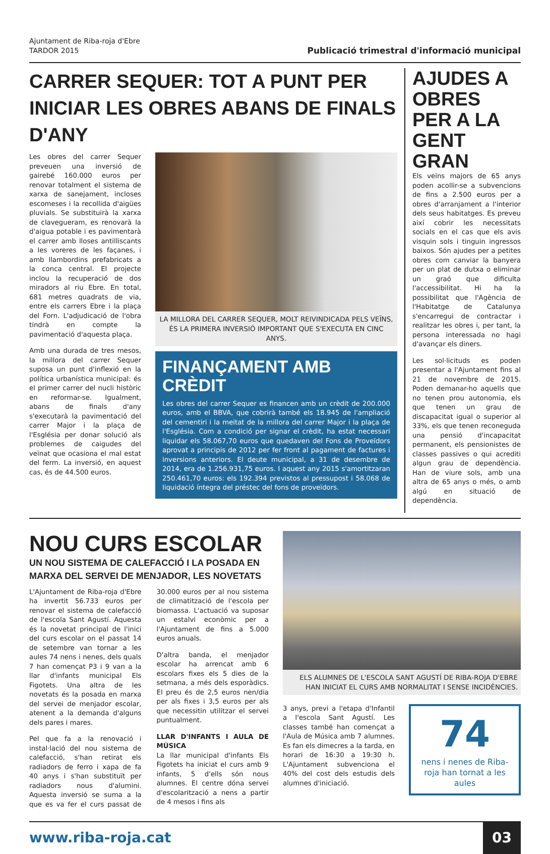Ajuntament de Riba-roja d'Ebre
TARDOR 2015
Publicació trimestral d'informació municipal
CARRER SEQUER: TOT A PUNT PER INICIAR LES OBRES ABANS DE FINALS D'ANY
Les obres del carrer Sequer preveuen una inversió de gairebé 160.000 euros per renovar totalment el sistema de xarxa de sanejament, incloses escomeses i la recollida d'aigües pluvials. Se substituirà la xarxa de clavegueram, es renovarà la d'aigua potable i es pavimentarà el carrer amb lloses antilliscants a les voreres de les façanes, i amb llambordins prefabricats a la conca central. El projecte inclou la recuperació de dos miradors al riu Ebre. En total, 681 metres quadrats de via, entre els carrers Ebre i la plaça del Forn. L'adjudicació de l'obra tindrà en compte la pavimentació d'aquesta plaça.
Amb una durada de tres mesos, la millora del carrer Sequer suposa un punt d'inflexió en la política urbanística municipal: és el primer carrer del nucli històric en reformar-se. Igualment, abans de finals d'any s'executarà la pavimentació del carrer Major i la plaça de l'Església per donar solució als problemes de caigudes del veïnat que ocasiona el mal estat del ferm. La inversió, en aquest cas, és de 44.500 euros.
LA MILLORA DEL CARRER SEQUER, MOLT REIVINDICADA PELS VEÏNS, ÉS LA PRIMERA INVERSIÓ IMPORTANT QUE S'EXECUTA EN CINC ANYS.
FINANÇAMENT AMB CRÈDIT
Les obres del carrer Sequer es financen amb un crèdit de 200.000 euros, amb el BBVA, que cobrirà també els 18.945 de l'ampliació del cementiri i la meitat de la millora del carrer Major i la plaça de l'Església. Com a condició per signar el crèdit, ha estat necessari liquidar els 58.067,70 euros que quedaven del Fons de Proveïdors aprovat a principis de 2012 per fer front al pagament de factures i inversions anteriors. El deute municipal, a 31 de desembre de 2014, era de 1.256.931,75 euros. I aquest any 2015 s'amortitzaran 250.461,70 euros: els 192.394 previstos al pressupost i 58.068 de liquidació íntegra del préstec del fons de proveïdors.
AJUDES A OBRES PER A LA GENT GRAN
Els veïns majors de 65 anys poden acollir-se a subvencions de fins a 2.500 euros per a obres d'arranjament a l'interior dels seus habitatges. Es preveu així cobrir les necessitats socials en el cas que els avis visquin sols i tinguin ingressos baixos. Són ajudes per a petites obres com canviar la banyera per un plat de dutxa o eliminar un graó que dificulta l'accessibilitat. Hi ha la possibilitat que l'Agència de l'Habitatge de Catalunya s'encarregui de contractar i realitzar les obres i, per tant, la persona interessada no hagi d'avançar els diners.
Les sol·licituds es poden presentar a l'Ajuntament fins al 21 de novembre de 2015. Poden demanar-ho aquells que no tenen prou autonomia, els que tenen un grau de discapacitat igual o superior al 33%, els que tenen reconeguda una pensió d'incapacitat permanent, els pensionistes de classes passives o qui acrediti algun grau de dependència. Han de viure sols, amb una altra de 65 anys o més, o amb algú en situació de dependència.
NOU CURS ESCOLAR
UN NOU SISTEMA DE CALEFACCIÓ I LA POSADA EN MARXA DEL SERVEI DE MENJADOR, LES NOVETATS
L'Ajuntament de Riba-roja d'Ebre ha invertit 56.733 euros per renovar el sistema de calefacció de l'escola Sant Agustí. Aquesta és la novetat principal de l'inici del curs escolar on el passat 14 de setembre van tornar a les aules 74 nens i nenes, dels quals 7 han començat P3 i 9 van a la llar d'infants municipal Els Figotets. Una altra de les novetats és la posada en marxa del servei de menjador escolar, atenent a la demanda d'alguns dels pares i mares.
Pel que fa a la renovació i instal·lació del nou sistema de calefacció, s'han retirat els radiadors de ferro i xapa de fa 40 anys i s'han substituït per radiadors nous d'alumini. Aquesta inversió se suma a la que es va fer el curs passat de 30.000 euros per al nou sistema de climatització de l'escola per biomassa. L'actuació va suposar un estalvi econòmic per a l'Ajuntament de fins a 5.000 euros anuals.
D'altra banda, el menjador escolar ha arrencat amb 6 escolars fixes els 5 dies de la setmana, a més dels esporàdics. El preu és de 2,5 euros nen/dia per als fixes i 3,5 euros per als que necessitin utilitzar el servei puntualment.
LLAR D'INFANTS I AULA DE MÚSICA
La llar municipal d'infants Els Figotets ha iniciat el curs amb 9 infants, 5 d'ells són nous alumnes. El centre dóna servei d'escolarització a nens a partir de 4 mesos i fins als
ELS ALUMNES DE L'ESCOLA SANT AGUSTÍ DE RIBA-ROJA D'EBRE HAN INICIAT EL CURS AMB NORMALITAT I SENSE INCIDÈNCIES.
3 anys, previ a l'etapa d'Infantil a l'escola Sant Agustí. Les classes també han començat a l'Aula de Música amb 7 alumnes. Es fan els dimecres a la tarda, en horari de 16:30 a 19:30 h. L'Ajuntament subvenciona el 40% del cost dels estudis dels alumnes d'iniciació.
74
nens i nenes de Riba-roja han tornat a les aules
www.riba-roja.cat
03